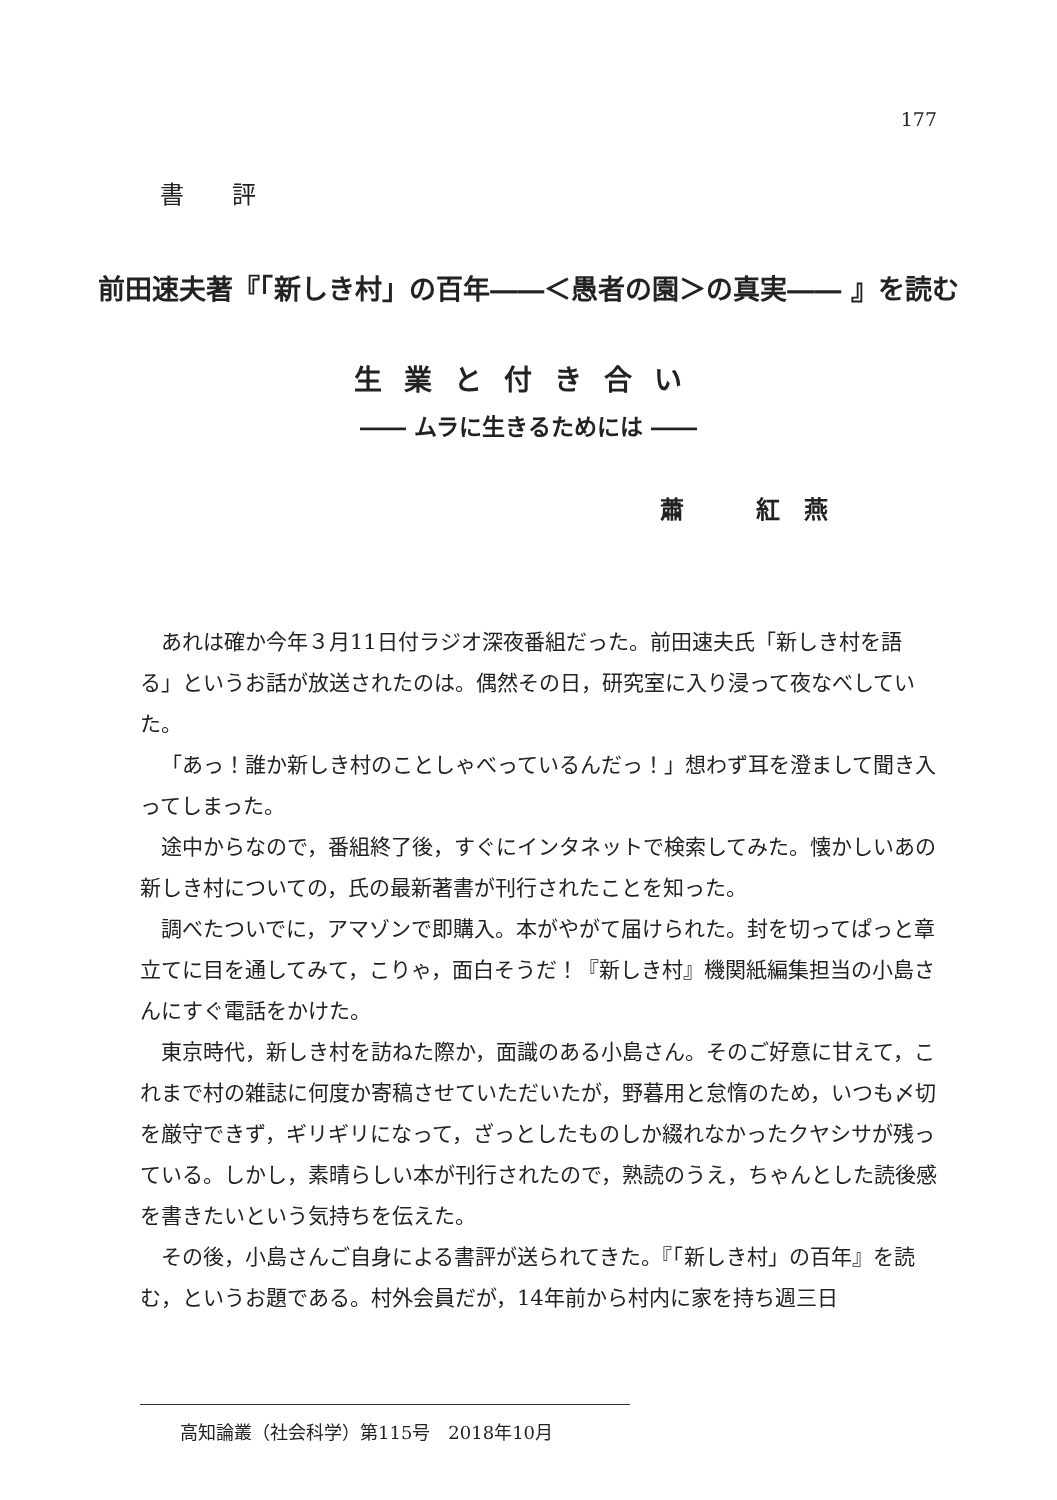177
書 評
前田速夫著『「新しき村」の百年――＜愚者の園＞の真実―― 』を読む
生業と付き合い
―― ムラに生きるためには ――
蕭　　　紅　燕
あれは確か今年３月11日付ラジオ深夜番組だった。前田速夫氏「新しき村を語る」というお話が放送されたのは。偶然その日，研究室に入り浸って夜なべしていた。
「あっ！誰か新しき村のことしゃべっているんだっ！」想わず耳を澄まして聞き入ってしまった。
途中からなので，番組終了後，すぐにインタネットで検索してみた。懐かしいあの新しき村についての，氏の最新著書が刊行されたことを知った。
調べたついでに，アマゾンで即購入。本がやがて届けられた。封を切ってぱっと章立てに目を通してみて，こりゃ，面白そうだ！『新しき村』機関紙編集担当の小島さんにすぐ電話をかけた。
東京時代，新しき村を訪ねた際か，面識のある小島さん。そのご好意に甘えて，これまで村の雑誌に何度か寄稿させていただいたが，野暮用と怠惰のため，いつも〆切を厳守できず，ギリギリになって，ざっとしたものしか綴れなかったクヤシサが残っている。しかし，素晴らしい本が刊行されたので，熟読のうえ，ちゃんとした読後感を書きたいという気持ちを伝えた。
その後，小島さんご自身による書評が送られてきた。『「新しき村」の百年』を読む，というお題である。村外会員だが，14年前から村内に家を持ち週三日
高知論叢（社会科学）第115号　2018年10月